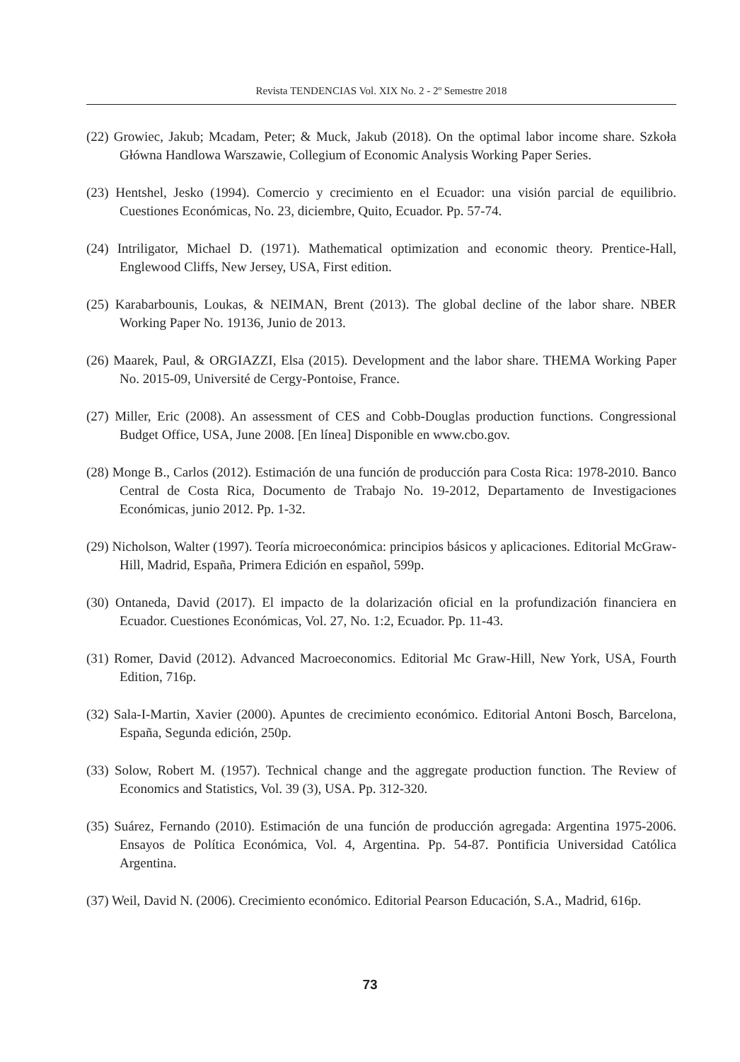Revista TENDENCIAS Vol. XIX No. 2 - 2º Semestre 2018
(22) Growiec, Jakub; Mcadam, Peter; & Muck, Jakub (2018). On the optimal labor income share. Szkoła Główna Handlowa Warszawie, Collegium of Economic Analysis Working Paper Series.
(23) Hentshel, Jesko (1994). Comercio y crecimiento en el Ecuador: una visión parcial de equilibrio. Cuestiones Económicas, No. 23, diciembre, Quito, Ecuador. Pp. 57-74.
(24) Intriligator, Michael D. (1971). Mathematical optimization and economic theory. Prentice-Hall, Englewood Cliffs, New Jersey, USA, First edition.
(25) Karabarbounis, Loukas, & NEIMAN, Brent (2013). The global decline of the labor share. NBER Working Paper No. 19136, Junio de 2013.
(26) Maarek, Paul, & ORGIAZZI, Elsa (2015). Development and the labor share. THEMA Working Paper No. 2015-09, Université de Cergy-Pontoise, France.
(27) Miller, Eric (2008). An assessment of CES and Cobb-Douglas production functions. Congressional Budget Office, USA, June 2008. [En línea] Disponible en www.cbo.gov.
(28) Monge B., Carlos (2012). Estimación de una función de producción para Costa Rica: 1978-2010. Banco Central de Costa Rica, Documento de Trabajo No. 19-2012, Departamento de Investigaciones Económicas, junio 2012. Pp. 1-32.
(29) Nicholson, Walter (1997). Teoría microeconómica: principios básicos y aplicaciones. Editorial McGraw-Hill, Madrid, España, Primera Edición en español, 599p.
(30) Ontaneda, David (2017). El impacto de la dolarización oficial en la profundización financiera en Ecuador. Cuestiones Económicas, Vol. 27, No. 1:2, Ecuador. Pp. 11-43.
(31) Romer, David (2012). Advanced Macroeconomics. Editorial Mc Graw-Hill, New York, USA, Fourth Edition, 716p.
(32) Sala-I-Martin, Xavier (2000). Apuntes de crecimiento económico. Editorial Antoni Bosch, Barcelona, España, Segunda edición, 250p.
(33) Solow, Robert M. (1957). Technical change and the aggregate production function. The Review of Economics and Statistics, Vol. 39 (3), USA. Pp. 312-320.
(35) Suárez, Fernando (2010). Estimación de una función de producción agregada: Argentina 1975-2006. Ensayos de Política Económica, Vol. 4, Argentina. Pp. 54-87. Pontificia Universidad Católica Argentina.
(37) Weil, David N. (2006). Crecimiento económico. Editorial Pearson Educación, S.A., Madrid, 616p.
73